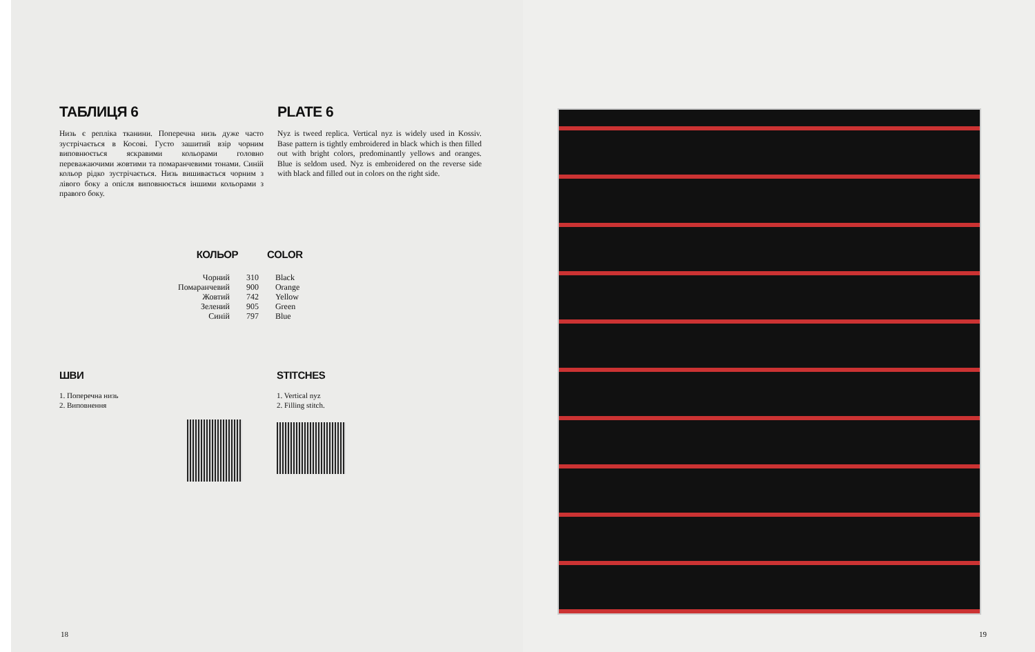ТАБЛИЦЯ 6
Низь є репліка тканини. Поперечна низь дуже часто зустрічається в Косові. Густо зашитий взір чорним виповнюється яскравими кольорами головно переважаючими жовтими та помаранчевими тонами. Синій кольор рідко зустрічається. Низь вишивається чорним з лівого боку а опісля виповнюється іншими кольорами з правого боку.
PLATE 6
Nyz is tweed replica. Vertical nyz is widely used in Kossiv. Base pattern is tightly embroidered in black which is then filled out with bright colors, predominantly yellows and oranges. Blue is seldom used. Nyz is embroidered on the reverse side with black and filled out in colors on the right side.
| КОЛЬОР | | COLOR |
| --- | --- | --- |
| Чорний | 310 | Black |
| Помаранчевий | 900 | Orange |
| Жовтий | 742 | Yellow |
| Зелений | 905 | Green |
| Синій | 797 | Blue |
ШВИ
1. Поперечна низь
2. Виповнення
STITCHES
1. Vertical nyz
2. Filling stitch.
18
19